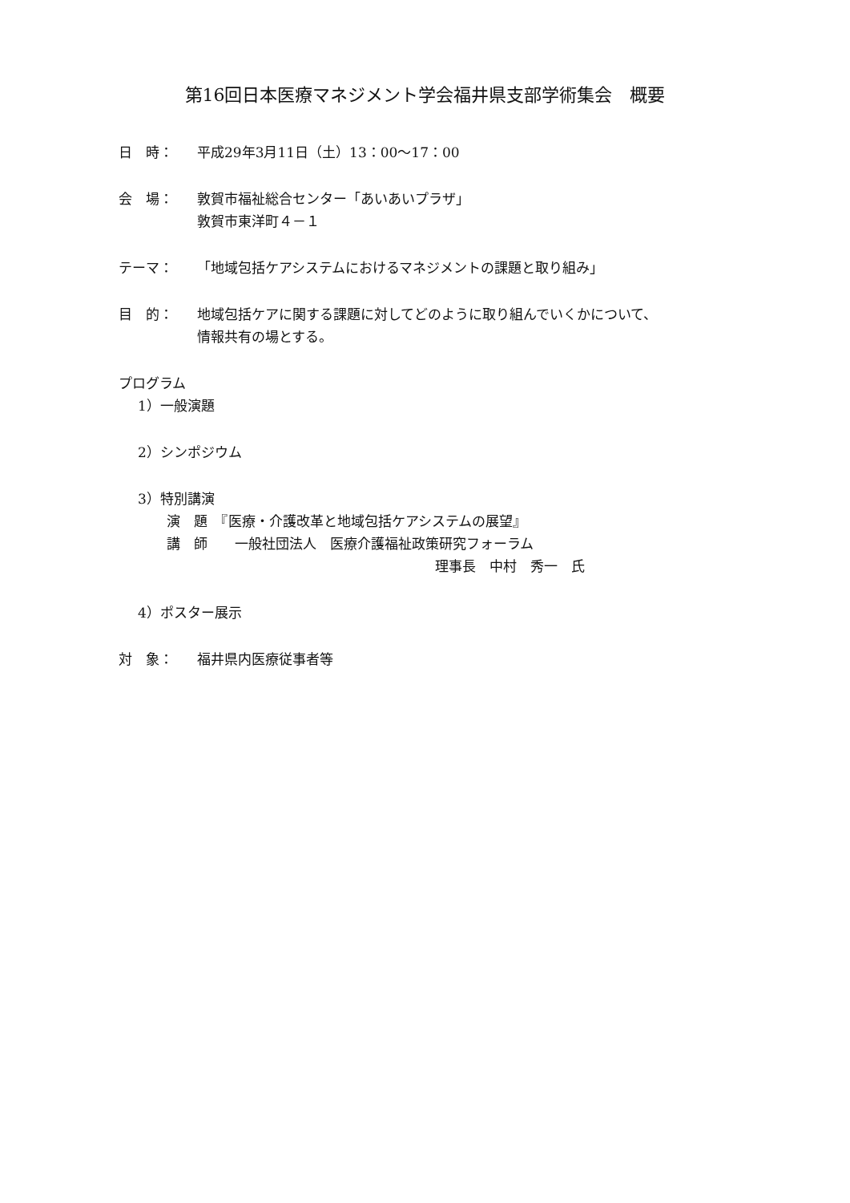第16回日本医療マネジメント学会福井県支部学術集会　概要
日　時： 平成29年3月11日（土）13：00〜17：00
会　場： 敦賀市福祉総合センター「あいあいプラザ」
敦賀市東洋町４－１
テーマ： 「地域包括ケアシステムにおけるマネジメントの課題と取り組み」
目　的： 地域包括ケアに関する課題に対してどのように取り組んでいくかについて、
情報共有の場とする。
プログラム
1）一般演題
2）シンポジウム
3）特別講演
演　題　『医療・介護改革と地域包括ケアシステムの展望』
講　師　　一般社団法人　医療介護福祉政策研究フォーラム
理事長　中村　秀一　氏
4）ポスター展示
対　象： 福井県内医療従事者等